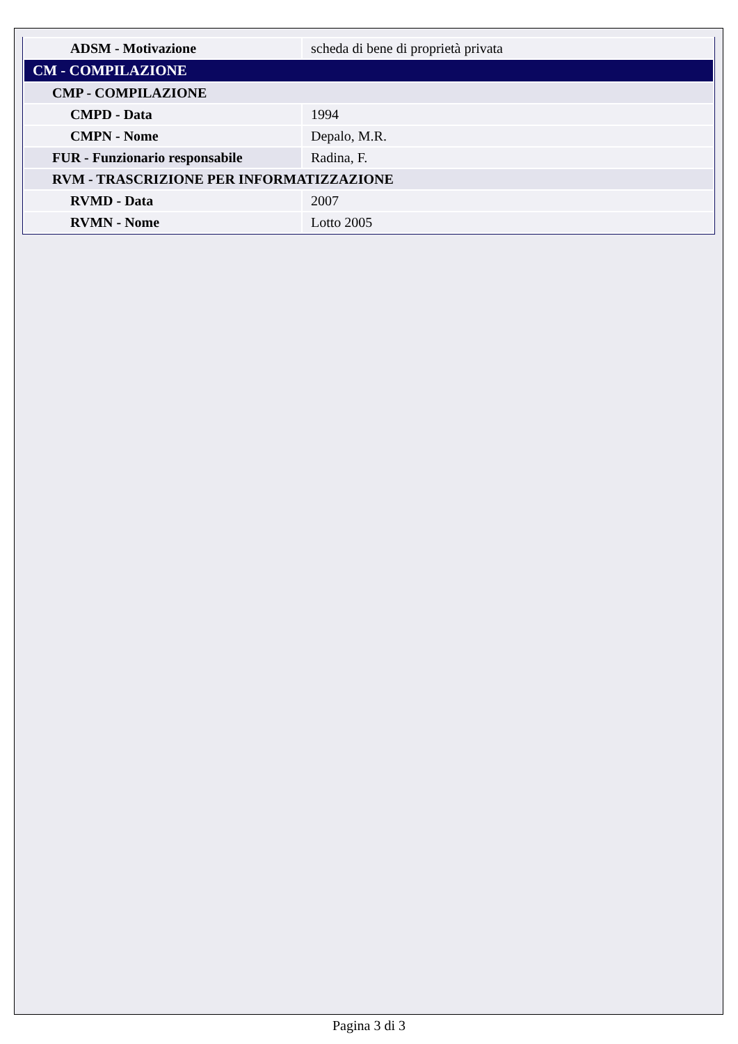| ADSM - Motivazione | scheda di bene di proprietà privata |
| CM - COMPILAZIONE | |
| CMP - COMPILAZIONE | |
| CMPD - Data | 1994 |
| CMPN - Nome | Depalo, M.R. |
| FUR - Funzionario responsabile | Radina, F. |
| RVM - TRASCRIZIONE PER INFORMATIZZAZIONE | |
| RVMD - Data | 2007 |
| RVMN - Nome | Lotto 2005 |
Pagina 3 di 3